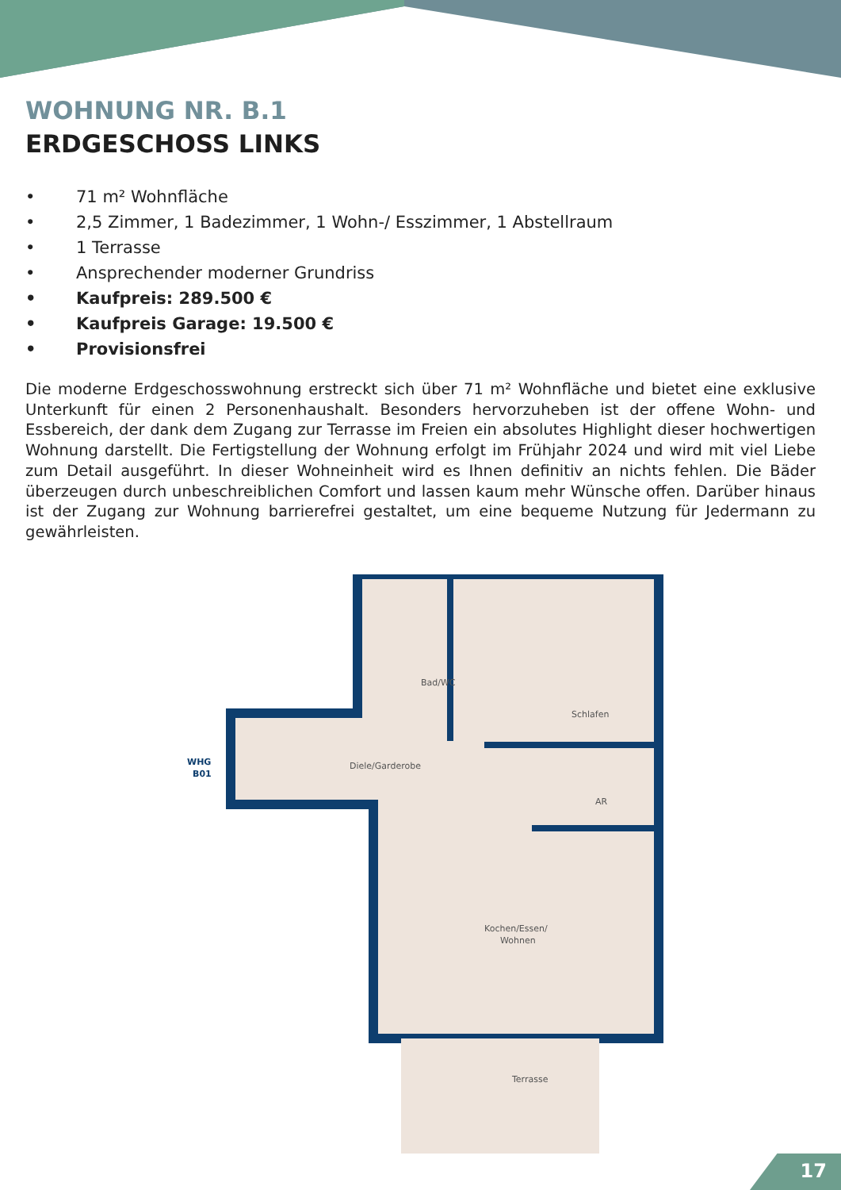WOHNUNG NR. B.1
ERDGESCHOSS LINKS
• 71 m² Wohnfläche
• 2,5 Zimmer, 1 Badezimmer, 1 Wohn-/ Esszimmer, 1 Abstellraum
• 1 Terrasse
• Ansprechender moderner Grundriss
• Kaufpreis: 289.500 €
• Kaufpreis Garage: 19.500 €
• Provisionsfrei
Die moderne Erdgeschosswohnung erstreckt sich über 71 m² Wohnfläche und bietet eine exklusive Unterkunft für einen 2 Personenhaushalt. Besonders hervorzuheben ist der offene Wohn- und Essbereich, der dank dem Zugang zur Terrasse im Freien ein absolutes Highlight dieser hochwertigen Wohnung darstellt. Die Fertigstellung der Wohnung erfolgt im Frühjahr 2024 und wird mit viel Liebe zum Detail ausgeführt. In dieser Wohneinheit wird es Ihnen definitiv an nichts fehlen. Die Bäder überzeugen durch unbeschreiblichen Comfort und lassen kaum mehr Wünsche offen. Darüber hinaus ist der Zugang zur Wohnung barrierefrei gestaltet, um eine bequeme Nutzung für Jedermann zu gewährleisten.
Bad/WC
Schlafen
Diele/Garderobe
AR
Kochen/Essen/
Wohnen
Terrasse
WHG
B01
17